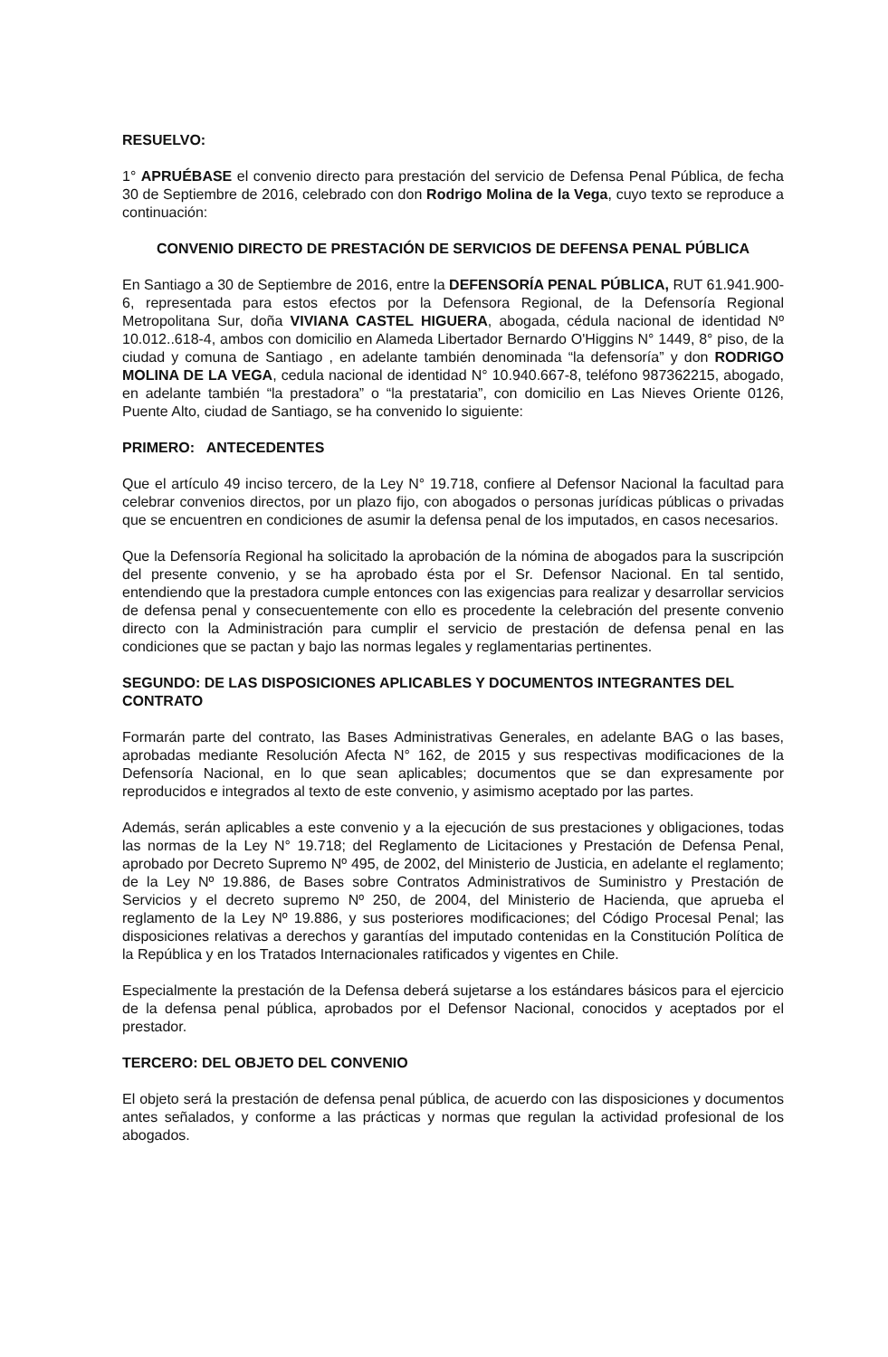RESUELVO:
1° APRUÉBASE el convenio directo para prestación del servicio de Defensa Penal Pública, de fecha 30 de Septiembre de 2016, celebrado con don Rodrigo Molina de la Vega, cuyo texto se reproduce a continuación:
CONVENIO DIRECTO DE PRESTACIÓN DE SERVICIOS DE DEFENSA PENAL PÚBLICA
En Santiago a 30 de Septiembre de 2016, entre la DEFENSORÍA PENAL PÚBLICA, RUT 61.941.900-6, representada para estos efectos por la Defensora Regional, de la Defensoría Regional Metropolitana Sur, doña VIVIANA CASTEL HIGUERA, abogada, cédula nacional de identidad Nº 10.012..618-4, ambos con domicilio en Alameda Libertador Bernardo O'Higgins N° 1449, 8° piso, de la ciudad y comuna de Santiago , en adelante también denominada “la defensoría” y don RODRIGO MOLINA DE LA VEGA, cedula nacional de identidad N° 10.940.667-8, teléfono 987362215, abogado, en adelante también “la prestadora” o “la prestataria”, con domicilio en Las Nieves Oriente 0126, Puente Alto, ciudad de Santiago, se ha convenido lo siguiente:
PRIMERO: ANTECEDENTES
Que el artículo 49 inciso tercero, de la Ley N° 19.718, confiere al Defensor Nacional la facultad para celebrar convenios directos, por un plazo fijo, con abogados o personas jurídicas públicas o privadas que se encuentren en condiciones de asumir la defensa penal de los imputados, en casos necesarios.
Que la Defensoría Regional ha solicitado la aprobación de la nómina de abogados para la suscripción del presente convenio, y se ha aprobado ésta por el Sr. Defensor Nacional. En tal sentido, entendiendo que la prestadora cumple entonces con las exigencias para realizar y desarrollar servicios de defensa penal y consecuentemente con ello es procedente la celebración del presente convenio directo con la Administración para cumplir el servicio de prestación de defensa penal en las condiciones que se pactan y bajo las normas legales y reglamentarias pertinentes.
SEGUNDO: DE LAS DISPOSICIONES APLICABLES Y DOCUMENTOS INTEGRANTES DEL CONTRATO
Formarán parte del contrato, las Bases Administrativas Generales, en adelante BAG o las bases, aprobadas mediante Resolución Afecta N° 162, de 2015 y sus respectivas modificaciones de la Defensoría Nacional, en lo que sean aplicables; documentos que se dan expresamente por reproducidos e integrados al texto de este convenio, y asimismo aceptado por las partes.
Además, serán aplicables a este convenio y a la ejecución de sus prestaciones y obligaciones, todas las normas de la Ley N° 19.718; del Reglamento de Licitaciones y Prestación de Defensa Penal, aprobado por Decreto Supremo Nº 495, de 2002, del Ministerio de Justicia, en adelante el reglamento; de la Ley Nº 19.886, de Bases sobre Contratos Administrativos de Suministro y Prestación de Servicios y el decreto supremo Nº 250, de 2004, del Ministerio de Hacienda, que aprueba el reglamento de la Ley Nº 19.886, y sus posteriores modificaciones; del Código Procesal Penal; las disposiciones relativas a derechos y garantías del imputado contenidas en la Constitución Política de la República y en los Tratados Internacionales ratificados y vigentes en Chile.
Especialmente la prestación de la Defensa deberá sujetarse a los estándares básicos para el ejercicio de la defensa penal pública, aprobados por el Defensor Nacional, conocidos y aceptados por el prestador.
TERCERO: DEL OBJETO DEL CONVENIO
El objeto será la prestación de defensa penal pública, de acuerdo con las disposiciones y documentos antes señalados, y conforme a las prácticas y normas que regulan la actividad profesional de los abogados.